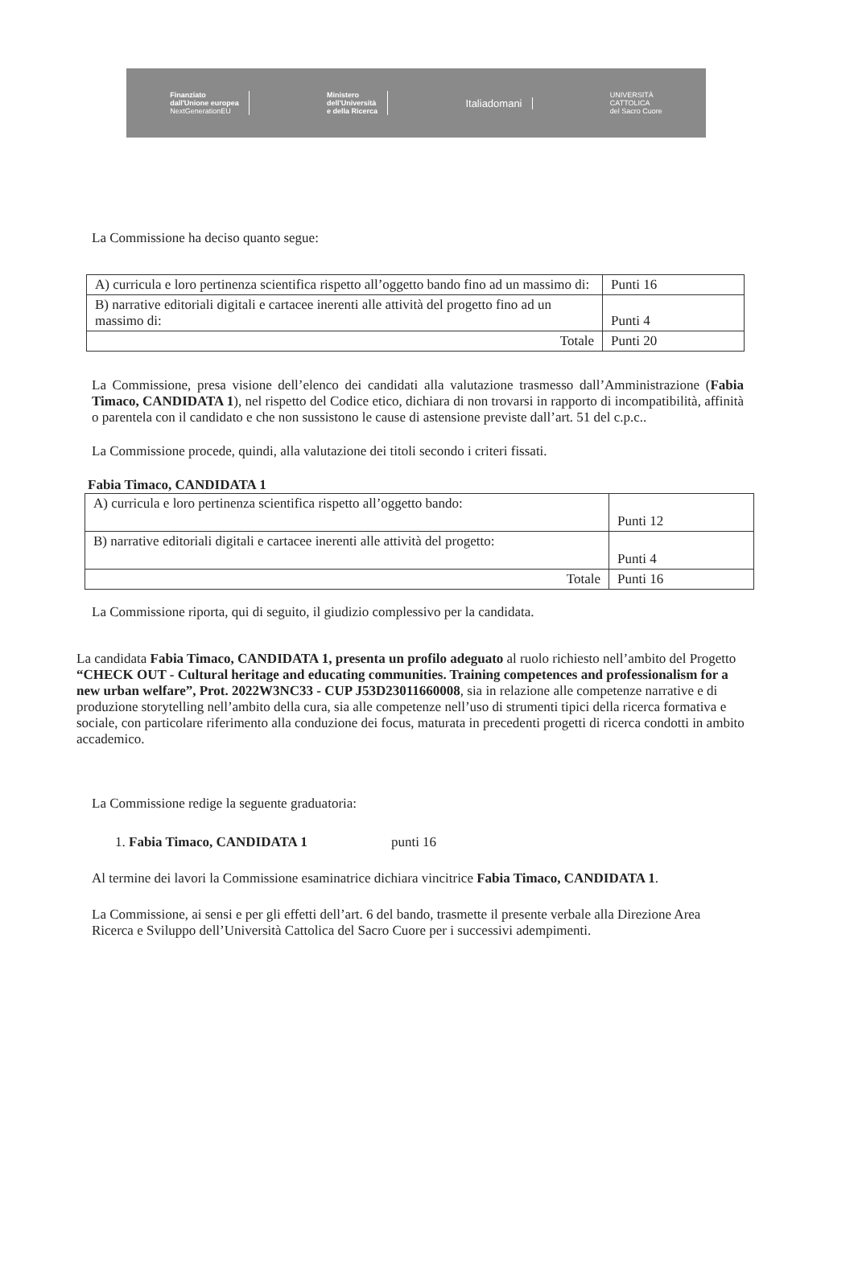Finanziato
dall'Unione europea
NextGenerationEU
Ministero
dell'Università
e della Ricerca
Italiadomani
UNIVERSITÀ
CATTOLICA
del Sacro Cuore
La Commissione ha deciso quanto segue:
| A) curricula e loro pertinenza scientifica rispetto all’oggetto bando fino ad un massimo di: | Punti 16 |
| B) narrative editoriali digitali e cartacee inerenti alle attività del progetto fino ad un massimo di: | Punti 4 |
| Totale | Punti 20 |
La Commissione, presa visione dell’elenco dei candidati alla valutazione trasmesso dall’Amministrazione (Fabia Timaco, CANDIDATA 1), nel rispetto del Codice etico, dichiara di non trovarsi in rapporto di incompatibilità, affinità o parentela con il candidato e che non sussistono le cause di astensione previste dall’art. 51 del c.p.c..
La Commissione procede, quindi, alla valutazione dei titoli secondo i criteri fissati.
Fabia Timaco, CANDIDATA 1
| A) curricula e loro pertinenza scientifica rispetto all’oggetto bando: | Punti 12 |
| B) narrative editoriali digitali e cartacee inerenti alle attività del progetto: | Punti 4 |
| Totale | Punti 16 |
La Commissione riporta, qui di seguito, il giudizio complessivo per la candidata.
La candidata Fabia Timaco, CANDIDATA 1, presenta un profilo adeguato al ruolo richiesto nell’ambito del Progetto “CHECK OUT - Cultural heritage and educating communities. Training competences and professionalism for a new urban welfare”, Prot. 2022W3NC33 - CUP J53D23011660008, sia in relazione alle competenze narrative e di produzione storytelling nell’ambito della cura, sia alle competenze nell’uso di strumenti tipici della ricerca formativa e sociale, con particolare riferimento alla conduzione dei focus, maturata in precedenti progetti di ricerca condotti in ambito accademico.
La Commissione redige la seguente graduatoria:
1. Fabia Timaco, CANDIDATA 1 punti 16
Al termine dei lavori la Commissione esaminatrice dichiara vincitrice Fabia Timaco, CANDIDATA 1.
La Commissione, ai sensi e per gli effetti dell’art. 6 del bando, trasmette il presente verbale alla Direzione Area Ricerca e Sviluppo dell’Università Cattolica del Sacro Cuore per i successivi adempimenti.